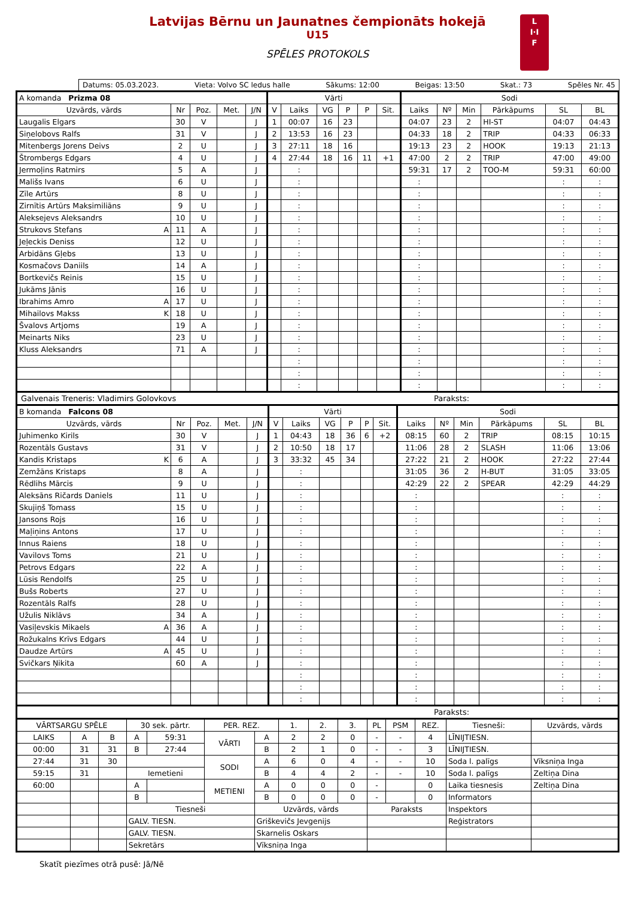Latvijas Bērnu un Jaunatnes čempionāts hokejā
U15
SPĒLES PROTOKOLS
L
I·I
F
Datums: 05.03.2023. Vieta: Volvo SC ledus halle Sākums: 12:00 Beigas: 13:50 Skat.: 73 Spēles Nr. 45
| A komanda Prizma 08 | | | | | Vārti | | | | | | Sodi | | | | | |
| Uzvārds, vārds | Nr | Poz. | Met. | J/N | V | Laiks | VG | P | P | Sit. | Laiks | Nº | Min | Pārkāpums | SL | BL |
| Laugalis Elgars | 30 | V | | J | 1 | 00:07 | 16 | 23 | | | 04:07 | 23 | 2 | HI-ST | 04:07 | 04:43 |
| Siņelobovs Ralfs | 31 | V | | J | 2 | 13:53 | 16 | 23 | | | 04:33 | 18 | 2 | TRIP | 04:33 | 06:33 |
| Mitenbergs Jorens Deivs | 2 | U | | J | 3 | 27:11 | 18 | 16 | | | 19:13 | 23 | 2 | HOOK | 19:13 | 21:13 |
| Štrombergs Edgars | 4 | U | | J | 4 | 27:44 | 18 | 16 | 11 | +1 | 47:00 | 2 | 2 | TRIP | 47:00 | 49:00 |
| Jermoļins Ratmirs | 5 | A | | J | | : | | | | | 59:31 | 17 | 2 | TOO-M | 59:31 | 60:00 |
| Mališs Ivans | 6 | U | | J | | : | | | | | : | | | | : | : |
| Zīle Artūrs | 8 | U | | J | | : | | | | | : | | | | : | : |
| Zirnītis Artūrs Maksimiliāns | 9 | U | | J | | : | | | | | : | | | | : | : |
| Aleksejevs Aleksandrs | 10 | U | | J | | : | | | | | : | | | | : | : |
| Strukovs Stefans A | 11 | A | | J | | : | | | | | : | | | | : | : |
| Jeļeckis Deniss | 12 | U | | J | | : | | | | | : | | | | : | : |
| Arbidāns Gļebs | 13 | U | | J | | : | | | | | : | | | | : | : |
| Kosmačovs Daniils | 14 | A | | J | | : | | | | | : | | | | : | : |
| Bortkevičs Reinis | 15 | U | | J | | : | | | | | : | | | | : | : |
| Jukāms Jānis | 16 | U | | J | | : | | | | | : | | | | : | : |
| Ibrahims Amro A | 17 | U | | J | | : | | | | | : | | | | : | : |
| Mihailovs Makss K | 18 | U | | J | | : | | | | | : | | | | : | : |
| Švalovs Artjoms | 19 | A | | J | | : | | | | | : | | | | : | : |
| Meinarts Niks | 23 | U | | J | | : | | | | | : | | | | : | : |
| Kluss Aleksandrs | 71 | A | | J | | : | | | | | : | | | | : | : |
| | | | | | | : | | | | | : | | | | : | : |
| | | | | | | : | | | | | : | | | | : | : |
| | | | | | | : | | | | | : | | | | : | : |
Galvenais Treneris: Vladimirs Golovkovs Paraksts:
| B komanda Falcons 08 | | | | | Vārti | | | | | | Sodi | | | | | |
| Uzvārds, vārds | Nr | Poz. | Met. | J/N | V | Laiks | VG | P | P | Sit. | Laiks | Nº | Min | Pārkāpums | SL | BL |
| Juhimenko Kirils | 30 | V | | J | 1 | 04:43 | 18 | 36 | 6 | +2 | 08:15 | 60 | 2 | TRIP | 08:15 | 10:15 |
| Rozentāls Gustavs | 31 | V | | J | 2 | 10:50 | 18 | 17 | | | 11:06 | 28 | 2 | SLASH | 11:06 | 13:06 |
| Kandis Kristaps K | 6 | A | | J | 3 | 33:32 | 45 | 34 | | | 27:22 | 21 | 2 | HOOK | 27:22 | 27:44 |
| Zemžāns Kristaps | 8 | A | | J | | : | | | | | 31:05 | 36 | 2 | H-BUT | 31:05 | 33:05 |
| Rēdlihs Mārcis | 9 | U | | J | | : | | | | | 42:29 | 22 | 2 | SPEAR | 42:29 | 44:29 |
| Aleksāns Ričards Daniels | 11 | U | | J | | : | | | | | : | | | | : | : |
| Skujiņš Tomass | 15 | U | | J | | : | | | | | : | | | | : | : |
| Jansons Rojs | 16 | U | | J | | : | | | | | : | | | | : | : |
| Maļiņins Antons | 17 | U | | J | | : | | | | | : | | | | : | : |
| Innus Raiens | 18 | U | | J | | : | | | | | : | | | | : | : |
| Vavilovs Toms | 21 | U | | J | | : | | | | | : | | | | : | : |
| Petrovs Edgars | 22 | A | | J | | : | | | | | : | | | | : | : |
| Lūsis Rendolfs | 25 | U | | J | | : | | | | | : | | | | : | : |
| Bušs Roberts | 27 | U | | J | | : | | | | | : | | | | : | : |
| Rozentāls Ralfs | 28 | U | | J | | : | | | | | : | | | | : | : |
| Užulis Niklāvs | 34 | A | | J | | : | | | | | : | | | | : | : |
| Vasiļevskis Mikaels A | 36 | A | | J | | : | | | | | : | | | | : | : |
| Rožukalns Krīvs Edgars | 44 | U | | J | | : | | | | | : | | | | : | : |
| Daudze Artūrs A | 45 | U | | J | | : | | | | | : | | | | : | : |
| Svičkars Ņikita | 60 | A | | J | | : | | | | | : | | | | : | : |
| | | | | | | : | | | | | : | | | | : | : |
| | | | | | | : | | | | | : | | | | : | : |
| | | | | | | : | | | | | : | | | | : | : |
Paraksts:
| VĀRTSARGU SPĒLE | | | 30 sek. pārtr. | | PER. REZ. | | 1. | 2. | 3. | PL | PSM | REZ. | Tiesneši: | Uzvārds, vārds |
| --- | --- | --- | --- | --- | --- | --- | --- | --- | --- | --- | --- | --- | --- | --- |
| LAIKS | A | B | A | 59:31 | VĀRTI | A | 2 | 2 | 0 | - | - | 4 | LĪNIJTIESN. | |
| 00:00 | 31 | 31 | B | 27:44 | | B | 2 | 1 | 0 | - | - | 3 | LĪNIJTIESN. | |
| 27:44 | 31 | 30 | | | SODI | A | 6 | 0 | 4 | - | - | 10 | Soda l. palīgs | Vīksniņa Inga |
| 59:15 | 31 | | Iemetieni | | | B | 4 | 4 | 2 | - | - | 10 | Soda l. palīgs | Zeltiņa Dina |
| 60:00 | | | A | | METIENI | A | 0 | 0 | 0 | - | | 0 | Laika tiesnesis | Zeltiņa Dina |
| | | | B | | | B | 0 | 0 | 0 | - | | 0 | Informators | |
| | | | Tiesneši | | | Uzvārds, vārds | | | | Paraksts | | | Inspektors | |
| | | | GALV. TIESN. | | | Griškevičs Jevgenijs | | | | | | | Reģistrators | |
| | | | GALV. TIESN. | | | Skarnelis Oskars | | | | | | | | |
| | | | Sekretārs | | | Vīksniņa Inga | | | | | | | | |
Skatīt piezīmes otrā pusē: Jā/Nē